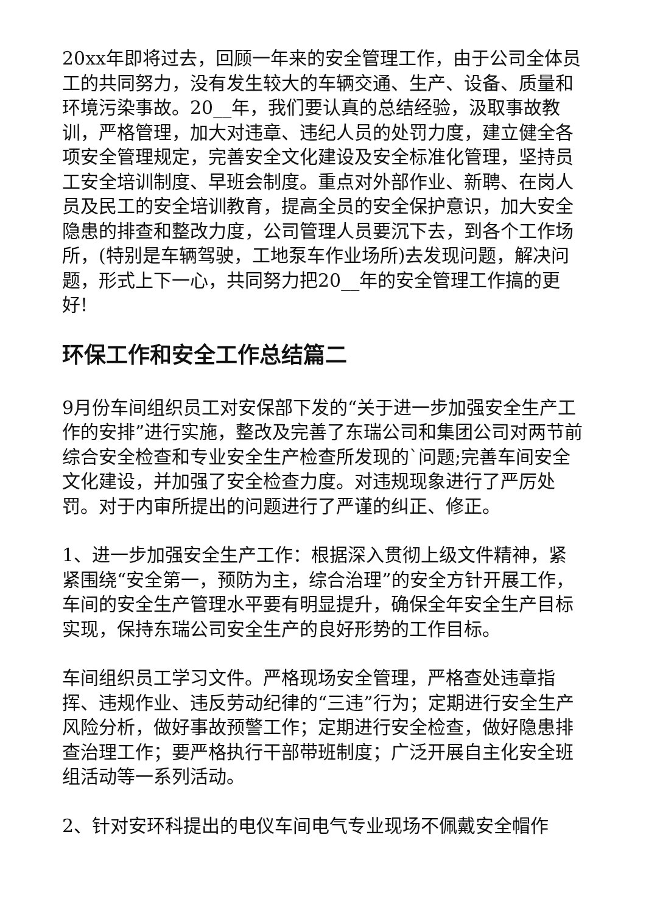20xx年即将过去，回顾一年来的安全管理工作，由于公司全体员工的共同努力，没有发生较大的车辆交通、生产、设备、质量和环境污染事故。20__年，我们要认真的总结经验，汲取事故教训，严格管理，加大对违章、违纪人员的处罚力度，建立健全各项安全管理规定，完善安全文化建设及安全标准化管理，坚持员工安全培训制度、早班会制度。重点对外部作业、新聘、在岗人员及民工的安全培训教育，提高全员的安全保护意识，加大安全隐患的排查和整改力度，公司管理人员要沉下去，到各个工作场所，(特别是车辆驾驶，工地泵车作业场所)去发现问题，解决问题，形式上下一心，共同努力把20__年的安全管理工作搞的更好!
环保工作和安全工作总结篇二
9月份车间组织员工对安保部下发的“关于进一步加强安全生产工作的安排”进行实施，整改及完善了东瑞公司和集团公司对两节前综合安全检查和专业安全生产检查所发现的`问题;完善车间安全文化建设，并加强了安全检查力度。对违规现象进行了严厉处罚。对于内审所提出的问题进行了严谨的纠正、修正。
1、进一步加强安全生产工作：根据深入贯彻上级文件精神，紧紧围绕“安全第一，预防为主，综合治理”的安全方针开展工作，车间的安全生产管理水平要有明显提升，确保全年安全生产目标实现，保持东瑞公司安全生产的良好形势的工作目标。
车间组织员工学习文件。严格现场安全管理，严格查处违章指挥、违规作业、违反劳动纪律的“三违”行为；定期进行安全生产风险分析，做好事故预警工作；定期进行安全检查，做好隐患排查治理工作；要严格执行干部带班制度；广泛开展自主化安全班组活动等一系列活动。
2、针对安环科提出的电仪车间电气专业现场不佩戴安全帽作